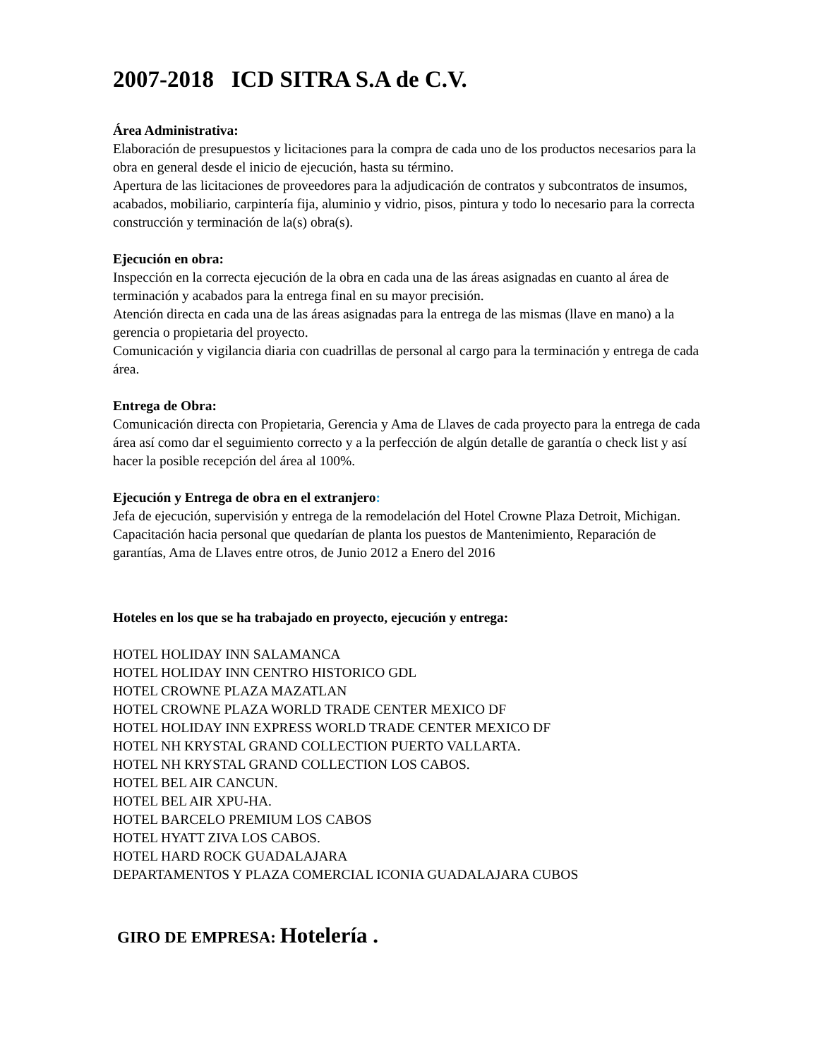2007-2018 ICD SITRA S.A de C.V.
Área Administrativa:
Elaboración de presupuestos y licitaciones para la compra de cada uno de los productos necesarios para la obra en general desde el inicio de ejecución, hasta su término.
Apertura de las licitaciones de proveedores para la adjudicación de contratos y subcontratos de insumos, acabados, mobiliario, carpintería fija, aluminio y vidrio, pisos, pintura y todo lo necesario para la correcta construcción y terminación de la(s) obra(s).
Ejecución en obra:
Inspección en la correcta ejecución de la obra en cada una de las áreas asignadas en cuanto al área de terminación y acabados para la entrega final en su mayor precisión.
Atención directa en cada una de las áreas asignadas para la entrega de las mismas (llave en mano) a la gerencia o propietaria del proyecto.
Comunicación y vigilancia diaria con cuadrillas de personal al cargo para la terminación y entrega de cada área.
Entrega de Obra:
Comunicación directa con Propietaria, Gerencia y Ama de Llaves de cada proyecto para la entrega de cada área así como dar el seguimiento correcto y a la perfección de algún detalle de garantía o check list y así hacer la posible recepción del área al 100%.
Ejecución y Entrega de obra en el extranjero:
Jefa de ejecución, supervisión y entrega de la remodelación del Hotel Crowne Plaza Detroit, Michigan.
Capacitación hacia personal que quedarían de planta los puestos de Mantenimiento, Reparación de garantías, Ama de Llaves entre otros, de Junio 2012 a Enero del 2016
Hoteles en los que se ha trabajado en proyecto, ejecución y entrega:
HOTEL HOLIDAY INN SALAMANCA
HOTEL HOLIDAY INN CENTRO HISTORICO GDL
HOTEL CROWNE PLAZA MAZATLAN
HOTEL CROWNE PLAZA WORLD TRADE CENTER MEXICO DF
HOTEL HOLIDAY INN EXPRESS WORLD TRADE CENTER MEXICO DF
HOTEL NH KRYSTAL GRAND COLLECTION PUERTO VALLARTA.
HOTEL NH KRYSTAL GRAND COLLECTION LOS CABOS.
HOTEL BEL AIR CANCUN.
HOTEL BEL AIR XPU-HA.
HOTEL BARCELO PREMIUM LOS CABOS
HOTEL HYATT ZIVA LOS CABOS.
HOTEL HARD ROCK GUADALAJARA
DEPARTAMENTOS Y PLAZA COMERCIAL ICONIA GUADALAJARA CUBOS
GIRO DE EMPRESA: Hotelería .